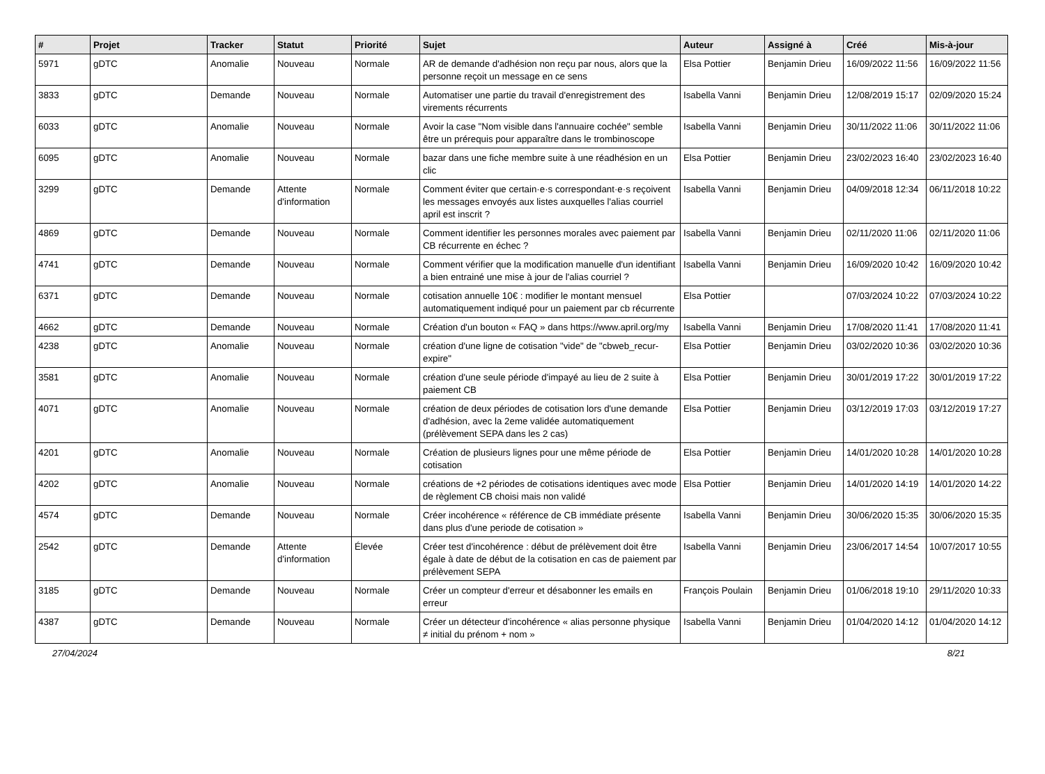| # | Projet | Tracker | Statut | Priorité | Sujet | Auteur | Assigné à | Créé | Mis-à-jour |
| --- | --- | --- | --- | --- | --- | --- | --- | --- | --- |
| 5971 | gDTC | Anomalie | Nouveau | Normale | AR de demande d'adhésion non reçu par nous, alors que la personne reçoit un message en ce sens | Elsa Pottier | Benjamin Drieu | 16/09/2022 11:56 | 16/09/2022 11:56 |
| 3833 | gDTC | Demande | Nouveau | Normale | Automatiser une partie du travail d'enregistrement des virements récurrents | Isabella Vanni | Benjamin Drieu | 12/08/2019 15:17 | 02/09/2020 15:24 |
| 6033 | gDTC | Anomalie | Nouveau | Normale | Avoir la case "Nom visible dans l'annuaire cochée" semble être un prérequis pour apparaître dans le trombinoscope | Isabella Vanni | Benjamin Drieu | 30/11/2022 11:06 | 30/11/2022 11:06 |
| 6095 | gDTC | Anomalie | Nouveau | Normale | bazar dans une fiche membre suite à une réadhésion en un clic | Elsa Pottier | Benjamin Drieu | 23/02/2023 16:40 | 23/02/2023 16:40 |
| 3299 | gDTC | Demande | Attente d'information | Normale | Comment éviter que certain·e·s correspondant·e·s reçoivent les messages envoyés aux listes auxquelles l'alias courriel april est inscrit ? | Isabella Vanni | Benjamin Drieu | 04/09/2018 12:34 | 06/11/2018 10:22 |
| 4869 | gDTC | Demande | Nouveau | Normale | Comment identifier les personnes morales avec paiement par CB récurrente en échec ? | Isabella Vanni | Benjamin Drieu | 02/11/2020 11:06 | 02/11/2020 11:06 |
| 4741 | gDTC | Demande | Nouveau | Normale | Comment vérifier que la modification manuelle d'un identifiant a bien entrainé une mise à jour de l'alias courriel ? | Isabella Vanni | Benjamin Drieu | 16/09/2020 10:42 | 16/09/2020 10:42 |
| 6371 | gDTC | Demande | Nouveau | Normale | cotisation annuelle 10€ : modifier le montant mensuel automatiquement indiqué pour un paiement par cb récurrente | Elsa Pottier | | 07/03/2024 10:22 | 07/03/2024 10:22 |
| 4662 | gDTC | Demande | Nouveau | Normale | Création d'un bouton « FAQ » dans https://www.april.org/my | Isabella Vanni | Benjamin Drieu | 17/08/2020 11:41 | 17/08/2020 11:41 |
| 4238 | gDTC | Anomalie | Nouveau | Normale | création d'une ligne de cotisation "vide" de "cbweb_recur-expire" | Elsa Pottier | Benjamin Drieu | 03/02/2020 10:36 | 03/02/2020 10:36 |
| 3581 | gDTC | Anomalie | Nouveau | Normale | création d'une seule période d'impayé au lieu de 2 suite à paiement CB | Elsa Pottier | Benjamin Drieu | 30/01/2019 17:22 | 30/01/2019 17:22 |
| 4071 | gDTC | Anomalie | Nouveau | Normale | création de deux périodes de cotisation lors d'une demande d'adhésion, avec la 2eme validée automatiquement (prélèvement SEPA dans les 2 cas) | Elsa Pottier | Benjamin Drieu | 03/12/2019 17:03 | 03/12/2019 17:27 |
| 4201 | gDTC | Anomalie | Nouveau | Normale | Création de plusieurs lignes pour une même période de cotisation | Elsa Pottier | Benjamin Drieu | 14/01/2020 10:28 | 14/01/2020 10:28 |
| 4202 | gDTC | Anomalie | Nouveau | Normale | créations de +2 périodes de cotisations identiques avec mode de règlement CB choisi mais non validé | Elsa Pottier | Benjamin Drieu | 14/01/2020 14:19 | 14/01/2020 14:22 |
| 4574 | gDTC | Demande | Nouveau | Normale | Créer incohérence « référence de CB immédiate présente dans plus d'une periode de cotisation » | Isabella Vanni | Benjamin Drieu | 30/06/2020 15:35 | 30/06/2020 15:35 |
| 2542 | gDTC | Demande | Attente d'information | Élevée | Créer test d'incohérence : début de prélèvement doit être égale à date de début de la cotisation en cas de paiement par prélèvement SEPA | Isabella Vanni | Benjamin Drieu | 23/06/2017 14:54 | 10/07/2017 10:55 |
| 3185 | gDTC | Demande | Nouveau | Normale | Créer un compteur d'erreur et désabonner les emails en erreur | François Poulain | Benjamin Drieu | 01/06/2018 19:10 | 29/11/2020 10:33 |
| 4387 | gDTC | Demande | Nouveau | Normale | Créer un détecteur d'incohérence « alias personne physique ≠ initial du prénom + nom » | Isabella Vanni | Benjamin Drieu | 01/04/2020 14:12 | 01/04/2020 14:12 |
27/04/2024 8/21